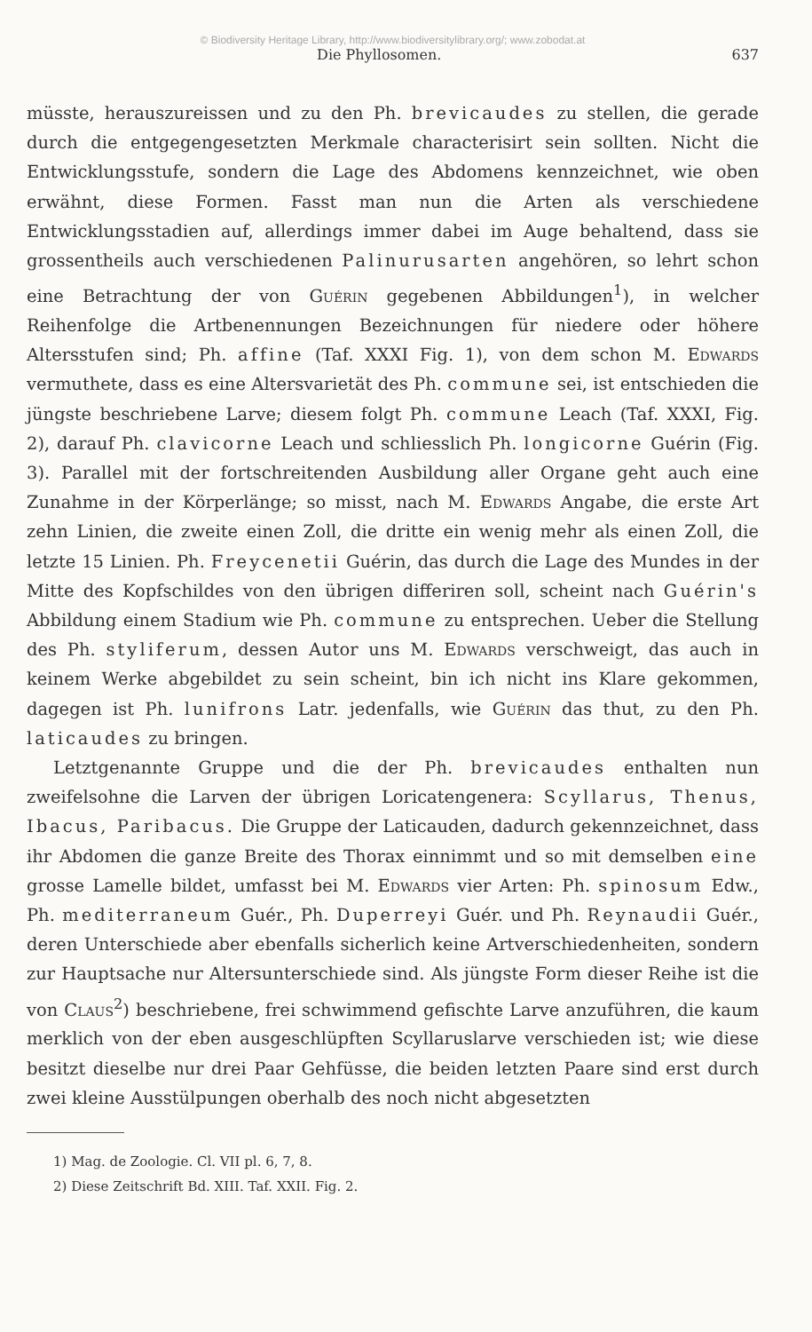© Biodiversity Heritage Library, http://www.biodiversitylibrary.org/; www.zobodat.at
Die Phyllosomen. 637
müsste, herauszureissen und zu den Ph. brevicaudes zu stellen, die gerade durch die entgegengesetzten Merkmale characterisirt sein sollten. Nicht die Entwicklungsstufe, sondern die Lage des Abdomens kennzeichnet, wie oben erwähnt, diese Formen. Fasst man nun die Arten als verschiedene Entwicklungsstadien auf, allerdings immer dabei im Auge behaltend, dass sie grossentheils auch verschiedenen Palinurusarten angehören, so lehrt schon eine Betrachtung der von Guérin gegebenen Abbildungen<sup>1</sup>), in welcher Reihenfolge die Artbenennungen Bezeichnungen für niedere oder höhere Altersstufen sind; Ph. affine (Taf. XXXI Fig. 1), von dem schon M. Edwards vermuthete, dass es eine Altersvarietät des Ph. commune sei, ist entschieden die jüngste beschriebene Larve; diesem folgt Ph. commune Leach (Taf. XXXI, Fig. 2), darauf Ph. clavicorne Leach und schliesslich Ph. longicorne Guérin (Fig. 3). Parallel mit der fortschreitenden Ausbildung aller Organe geht auch eine Zunahme in der Körperlänge; so misst, nach M. Edwards Angabe, die erste Art zehn Linien, die zweite einen Zoll, die dritte ein wenig mehr als einen Zoll, die letzte 15 Linien. Ph. Freycenetii Guérin, das durch die Lage des Mundes in der Mitte des Kopfschildes von den übrigen differiren soll, scheint nach Guérin's Abbildung einem Stadium wie Ph. commune zu entsprechen. Ueber die Stellung des Ph. styliferum, dessen Autor uns M. Edwards verschweigt, das auch in keinem Werke abgebildet zu sein scheint, bin ich nicht ins Klare gekommen, dagegen ist Ph. lunifrons Latr. jedenfalls, wie Guérin das thut, zu den Ph. laticaudes zu bringen.
Letztgenannte Gruppe und die der Ph. brevicaudes enthalten nun zweifelsohne die Larven der übrigen Loricatengenera: Scyllarus, Thenus, Ibacus, Paribacus. Die Gruppe der Laticauden, dadurch gekennzeichnet, dass ihr Abdomen die ganze Breite des Thorax einnimmt und so mit demselben eine grosse Lamelle bildet, umfasst bei M. Edwards vier Arten: Ph. spinosum Edw., Ph. mediterraneum Guér., Ph. Duperreyi Guér. und Ph. Reynaudii Guér., deren Unterschiede aber ebenfalls sicherlich keine Artverschiedenheiten, sondern zur Hauptsache nur Altersunterschiede sind. Als jüngste Form dieser Reihe ist die von Claus<sup>2</sup>) beschriebene, frei schwimmend gefischte Larve anzuführen, die kaum merklich von der eben ausgeschlüpften Scyllaruslarve verschieden ist; wie diese besitzt dieselbe nur drei Paar Gehfüsse, die beiden letzten Paare sind erst durch zwei kleine Ausstülpungen oberhalb des noch nicht abgesetzten
1) Mag. de Zoologie. Cl. VII pl. 6, 7, 8.
2) Diese Zeitschrift Bd. XIII. Taf. XXII. Fig. 2.